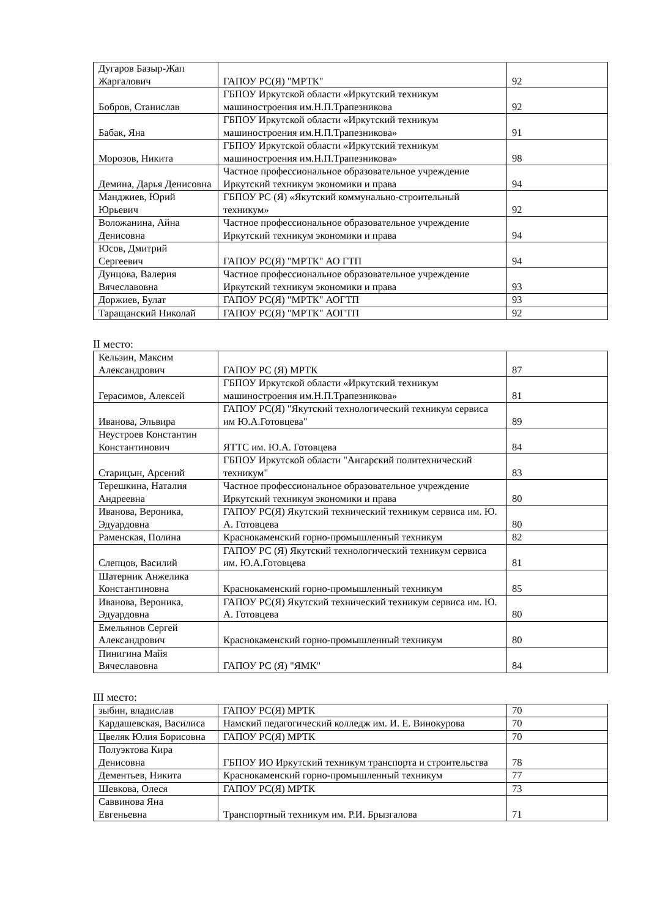| Дугаров Базыр-Жап Жаргалович | ГАПОУ РС(Я) "МРТК" | 92 |
| Бобров, Станислав | ГБПОУ Иркутской области «Иркутский техникум машиностроения им.Н.П.Трапезникова | 92 |
| Бабак, Яна | ГБПОУ Иркутской области «Иркутский техникум машиностроения им.Н.П.Трапезникова» | 91 |
| Морозов, Никита | ГБПОУ Иркутской области «Иркутский техникум машиностроения им.Н.П.Трапезникова» | 98 |
| Демина, Дарья Денисовна | Частное профессиональное образовательное учреждение Иркутский техникум экономики и права | 94 |
| Манджиев, Юрий Юрьевич | ГБПОУ РС (Я) «Якутский коммунально-строительный техникум» | 92 |
| Воложанина, Айна Денисовна | Частное профессиональное образовательное учреждение Иркутский техникум экономики и права | 94 |
| Юсов, Дмитрий Сергеевич | ГАПОУ РС(Я) "МРТК" АО ГТП | 94 |
| Дунцова, Валерия Вячеславовна | Частное профессиональное образовательное учреждение Иркутский техникум экономики и права | 93 |
| Доржиев, Булат | ГАПОУ РС(Я) "МРТК" АОГТП | 93 |
| Таращанский Николай | ГАПОУ РС(Я) "МРТК" АОГТП | 92 |
II место:
| Кельзин, Максим Александрович | ГАПОУ РС (Я) МРТК | 87 |
| Герасимов, Алексей | ГБПОУ Иркутской области «Иркутский техникум машиностроения им.Н.П.Трапезникова» | 81 |
| Иванова, Эльвира | ГАПОУ РС(Я) "Якутский технологический техникум сервиса им Ю.А.Готовцева" | 89 |
| Неустроев Константин Константинович | ЯТТС им. Ю.А. Готовцева | 84 |
| Старицын, Арсений | ГБПОУ Иркутской области "Ангарский политехнический техникум" | 83 |
| Терешкина, Наталия Андреевна | Частное профессиональное образовательное учреждение Иркутский техникум экономики и права | 80 |
| Иванова, Вероника, Эдуардовна | ГАПОУ РС(Я) Якутский технический техникум сервиса им. Ю. А. Готовцева | 80 |
| Раменская, Полина | Краснокаменский горно-промышленный техникум | 82 |
| Слепцов, Василий | ГАПОУ РС (Я) Якутский технологический техникум сервиса им. Ю.А.Готовцева | 81 |
| Шатерник Анжелика Константиновна | Краснокаменский горно-промышленный техникум | 85 |
| Иванова, Вероника, Эдуардовна | ГАПОУ РС(Я) Якутский технический техникум сервиса им. Ю. А. Готовцева | 80 |
| Емельянов Сергей Александрович | Краснокаменский горно-промышленный техникум | 80 |
| Пинигина Майя Вячеславовна | ГАПОУ РС (Я) "ЯМК" | 84 |
III место:
| зыбин, владислав | ГАПОУ РС(Я) МРТК | 70 |
| Кардашевская, Василиса | Намский педагогический колледж им. И. Е. Винокурова | 70 |
| Цвеляк Юлия Борисовна | ГАПОУ РС(Я) МРТК | 70 |
| Полуэктова Кира Денисовна | ГБПОУ ИО Иркутский техникум транспорта и строительства | 78 |
| Дементьев, Никита | Краснокаменский горно-промышленный техникум | 77 |
| Шевкова, Олеся | ГАПОУ РС(Я) МРТК | 73 |
| Саввинова Яна Евгеньевна | Транспортный техникум им. Р.И. Брызгалова | 71 |